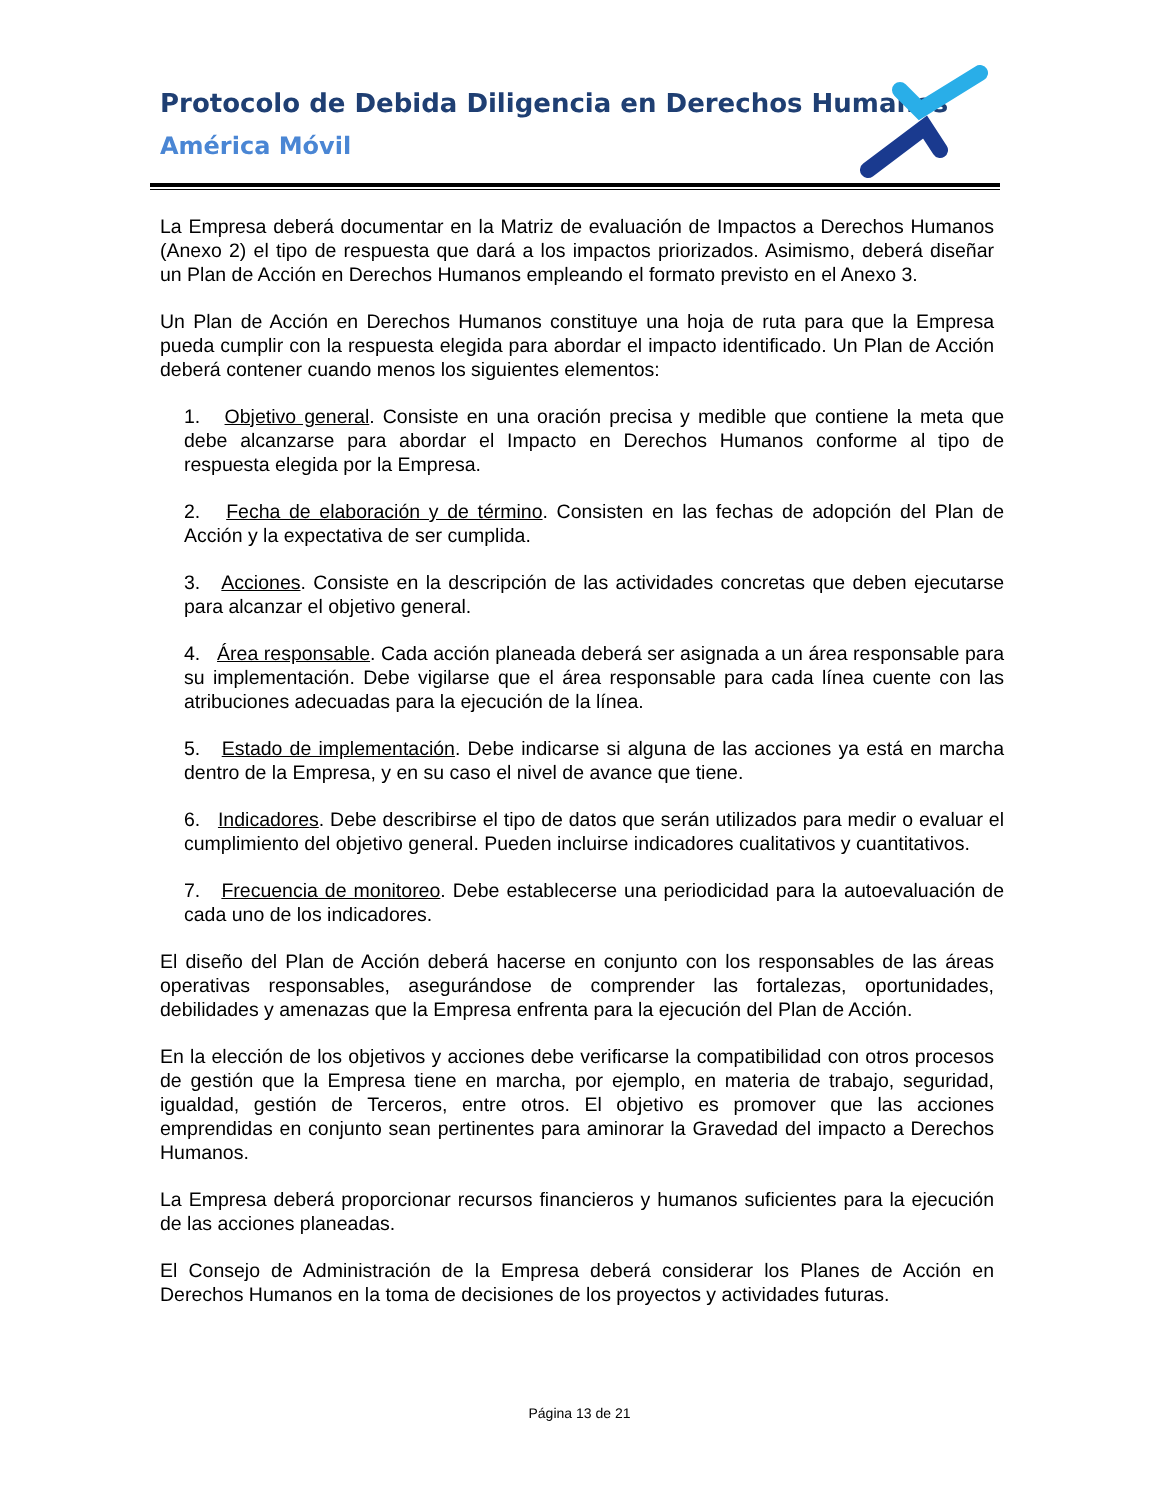Protocolo de Debida Diligencia en Derechos Humanos
América Móvil
La Empresa deberá documentar en la Matriz de evaluación de Impactos a Derechos Humanos (Anexo 2) el tipo de respuesta que dará a los impactos priorizados. Asimismo, deberá diseñar un Plan de Acción en Derechos Humanos empleando el formato previsto en el Anexo 3.
Un Plan de Acción en Derechos Humanos constituye una hoja de ruta para que la Empresa pueda cumplir con la respuesta elegida para abordar el impacto identificado. Un Plan de Acción deberá contener cuando menos los siguientes elementos:
1. Objetivo general. Consiste en una oración precisa y medible que contiene la meta que debe alcanzarse para abordar el Impacto en Derechos Humanos conforme al tipo de respuesta elegida por la Empresa.
2. Fecha de elaboración y de término. Consisten en las fechas de adopción del Plan de Acción y la expectativa de ser cumplida.
3. Acciones. Consiste en la descripción de las actividades concretas que deben ejecutarse para alcanzar el objetivo general.
4. Área responsable. Cada acción planeada deberá ser asignada a un área responsable para su implementación. Debe vigilarse que el área responsable para cada línea cuente con las atribuciones adecuadas para la ejecución de la línea.
5. Estado de implementación. Debe indicarse si alguna de las acciones ya está en marcha dentro de la Empresa, y en su caso el nivel de avance que tiene.
6. Indicadores. Debe describirse el tipo de datos que serán utilizados para medir o evaluar el cumplimiento del objetivo general. Pueden incluirse indicadores cualitativos y cuantitativos.
7. Frecuencia de monitoreo. Debe establecerse una periodicidad para la autoevaluación de cada uno de los indicadores.
El diseño del Plan de Acción deberá hacerse en conjunto con los responsables de las áreas operativas responsables, asegurándose de comprender las fortalezas, oportunidades, debilidades y amenazas que la Empresa enfrenta para la ejecución del Plan de Acción.
En la elección de los objetivos y acciones debe verificarse la compatibilidad con otros procesos de gestión que la Empresa tiene en marcha, por ejemplo, en materia de trabajo, seguridad, igualdad, gestión de Terceros, entre otros. El objetivo es promover que las acciones emprendidas en conjunto sean pertinentes para aminorar la Gravedad del impacto a Derechos Humanos.
La Empresa deberá proporcionar recursos financieros y humanos suficientes para la ejecución de las acciones planeadas.
El Consejo de Administración de la Empresa deberá considerar los Planes de Acción en Derechos Humanos en la toma de decisiones de los proyectos y actividades futuras.
Página 13 de 21